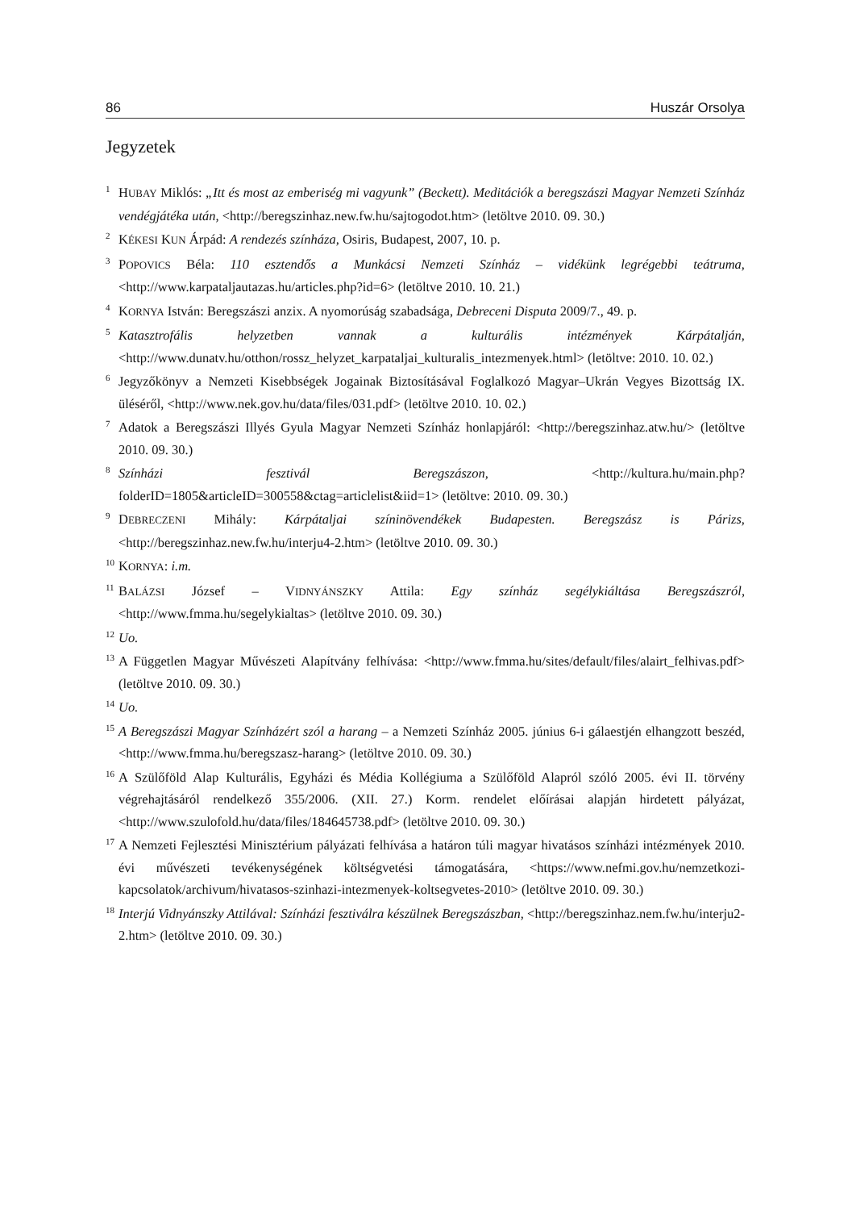86 Huszár Orsolya
Jegyzetek
<sup>1</sup>HUBAY Miklós: „Itt és most az emberiség mi vagyunk” (Beckett). Meditációk a beregszászi Magyar Nemzeti Színház vendégjátéka után, <http://beregszinhaz.new.fw.hu/sajto­godot.htm> (letöltve 2010. 09. 30.)
<sup>2</sup> KÉKESI KUN Árpád: A rendezés színháza, Osiris, Budapest, 2007, 10. p.
<sup>3</sup> POPOVICS Béla: 110 esztendős a Munkácsi Nemzeti Színház – vidékünk legrégebbi teátruma, <http://www.karpataljautazas.hu/articles.php?id=6> (letöltve 2010. 10. 21.)
<sup>4</sup> KORNYA István: Beregszászi anzix. A nyomorúság szabadsága, Debreceni Disputa 2009/7., 49. p.
<sup>5</sup> Katasztrofális helyzetben vannak a kulturális intézmények Kárpátalján, <http://www.dunatv.hu/otthon/rossz_helyzet_karpataljai_kulturalis_intezmenyek.html> (letölt­ve: 2010. 10. 02.)
<sup>6</sup> Jegyzőkönyv a Nemzeti Kisebbségek Jogainak Biztosításával Foglalkozó Magyar–Ukrán Vegyes Bizottság IX. üléséről, <http://www.nek.gov.hu/data/files/031.pdf> (letöltve 2010. 10. 02.)
<sup>7</sup> Adatok a Beregszászi Illyés Gyula Magyar Nemzeti Színház honlapjáról: <http://beregszinhaz.atw.hu/> (letöltve 2010. 09. 30.)
<sup>8</sup> Színházi fesztivál Beregszászon, <http://kultura.hu/main.php?folderID=1805&articleID=300558&ctag=articlelist&iid=1> (letöltve: 2010. 09. 30.)
<sup>9</sup> DEBRECZENI Mihály: Kárpátaljai színinövendékek Budapesten. Beregszász is Párizs, <http://beregszinhaz.new.fw.hu/interju4-2.htm> (letöltve 2010. 09. 30.)
<sup>10</sup> KORNYA: i.m.
<sup>11</sup>BALÁZSI József – VIDNYÁNSZKY Attila: Egy színház segélykiáltása Beregszászról, <http://www.fmma.hu/segelykialtas> (letöltve 2010. 09. 30.)
<sup>12</sup> Uo.
<sup>13</sup> A Független Magyar Művészeti Alapítvány felhívása: <http://www.fmma.hu/sites/default/files/alairt_felhivas.pdf> (letöltve 2010. 09. 30.)
<sup>14</sup> Uo.
<sup>15</sup> A Beregszászi Magyar Színházért szól a harang – a Nemzeti Színház 2005. június 6-i gá­laestjén elhangzott beszéd, <http://www.fmma.hu/beregszasz-harang> (letöltve 2010. 09. 30.)
<sup>16</sup> A Szülőföld Alap Kulturális, Egyházi és Média Kollégiuma a Szülőföld Alapról szóló 2005. évi II. törvény végrehajtásáról rendelkező 355/2006. (XII. 27.) Korm. rendelet előírásai alapján hirdetett pályázat, <http://www.szulofold.hu/data/files/184645738.pdf> (letöltve 2010. 09. 30.)
<sup>17</sup> A Nemzeti Fejlesztési Minisztérium pályázati felhívása a határon túli magyar hivatá­sos színházi intézmények 2010. évi művészeti tevékenységének költségvetési támoga­tására, <https://www.nefmi.gov.hu/nemzetkozi-kapcsolatok/archivum/hivatasos-szinhazi-intezmenyek-koltsegvetes-2010> (letöltve 2010. 09. 30.)
<sup>18</sup> Interjú Vidnyánszky Attilával: Színházi fesztiválra készülnek Beregszászban, <http://beregszinhaz.nem.fw.hu/interju2-2.htm> (letöltve 2010. 09. 30.)